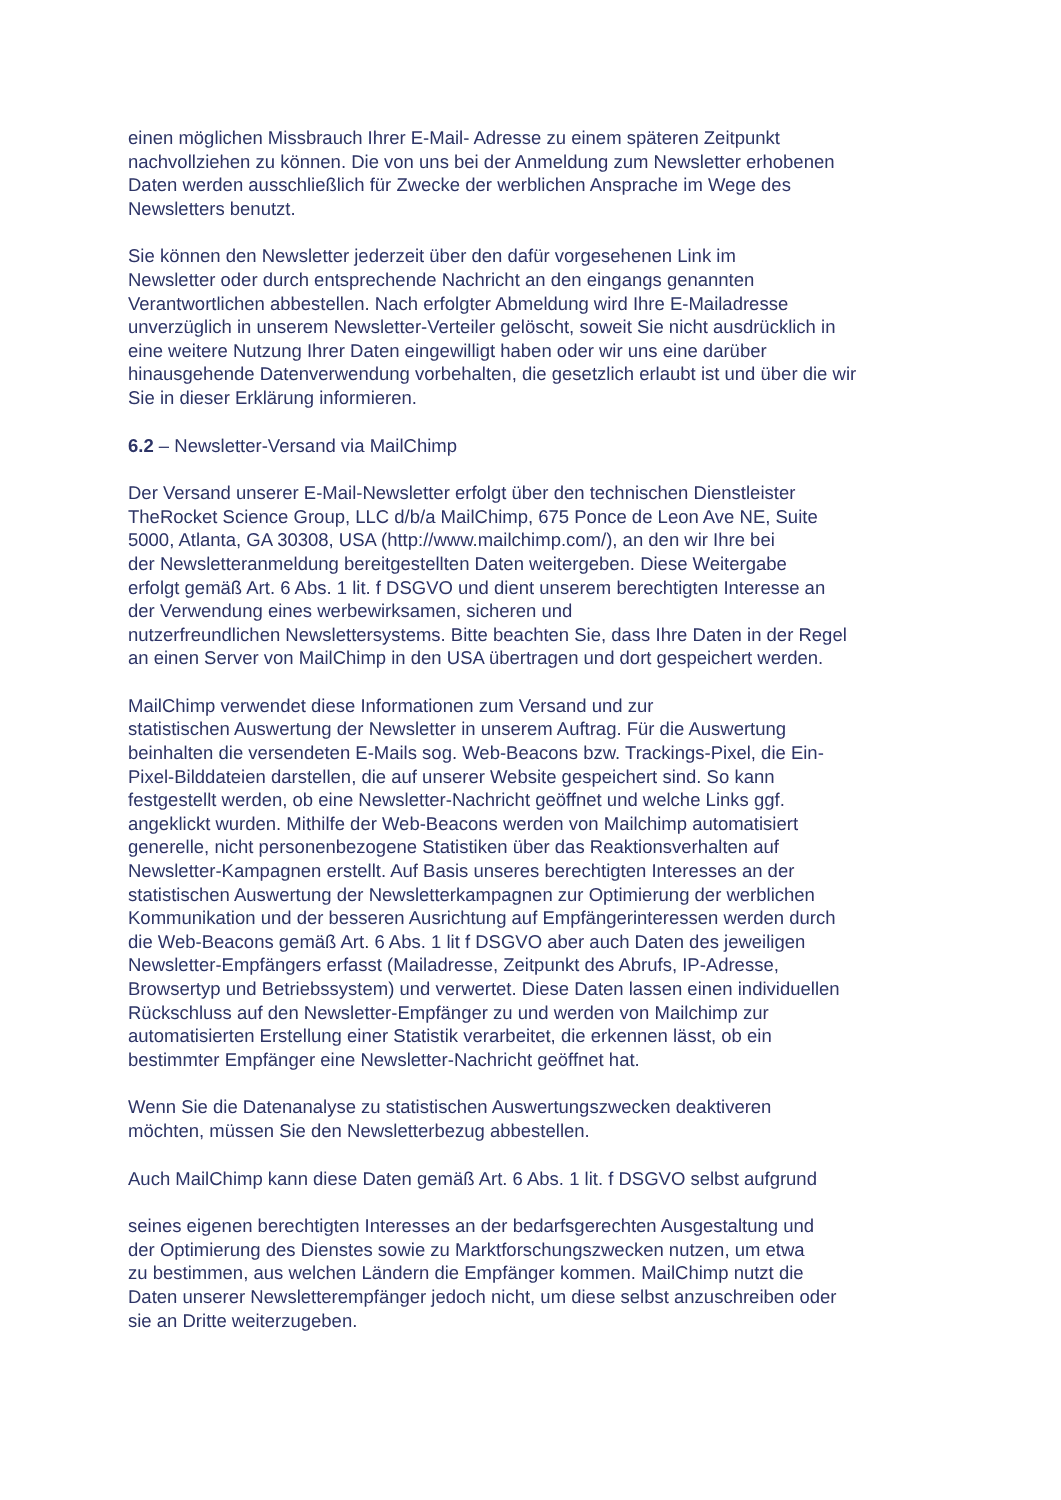einen möglichen Missbrauch Ihrer E-Mail- Adresse zu einem späteren Zeitpunkt
nachvollziehen zu können. Die von uns bei der Anmeldung zum Newsletter erhobenen
Daten werden ausschließlich für Zwecke der werblichen Ansprache im Wege des
Newsletters benutzt.
Sie können den Newsletter jederzeit über den dafür vorgesehenen Link im
Newsletter oder durch entsprechende Nachricht an den eingangs genannten
Verantwortlichen abbestellen. Nach erfolgter Abmeldung wird Ihre E-Mailadresse
unverzüglich in unserem Newsletter-Verteiler gelöscht, soweit Sie nicht ausdrücklich in
eine weitere Nutzung Ihrer Daten eingewilligt haben oder wir uns eine darüber
hinausgehende Datenverwendung vorbehalten, die gesetzlich erlaubt ist und über die wir
Sie in dieser Erklärung informieren.
6.2 – Newsletter-Versand via MailChimp
Der Versand unserer E-Mail-Newsletter erfolgt über den technischen Dienstleister
TheRocket Science Group, LLC d/b/a MailChimp, 675 Ponce de Leon Ave NE, Suite
5000, Atlanta, GA 30308, USA (http://www.mailchimp.com/), an den wir Ihre bei
der Newsletteranmeldung bereitgestellten Daten weitergeben. Diese Weitergabe
erfolgt gemäß Art. 6 Abs. 1 lit. f DSGVO und dient unserem berechtigten Interesse an
der Verwendung eines werbewirksamen, sicheren und
nutzerfreundlichen Newslettersystems. Bitte beachten Sie, dass Ihre Daten in der Regel
an einen Server von MailChimp in den USA übertragen und dort gespeichert werden.
MailChimp verwendet diese Informationen zum Versand und zur
statistischen Auswertung der Newsletter in unserem Auftrag. Für die Auswertung
beinhalten die versendeten E-Mails sog. Web-Beacons bzw. Trackings-Pixel, die Ein-
Pixel-Bilddateien darstellen, die auf unserer Website gespeichert sind. So kann
festgestellt werden, ob eine Newsletter-Nachricht geöffnet und welche Links ggf.
angeklickt wurden. Mithilfe der Web-Beacons werden von Mailchimp automatisiert
generelle, nicht personenbezogene Statistiken über das Reaktionsverhalten auf
Newsletter-Kampagnen erstellt. Auf Basis unseres berechtigten Interesses an der
statistischen Auswertung der Newsletterkampagnen zur Optimierung der werblichen
Kommunikation und der besseren Ausrichtung auf Empfängerinteressen werden durch
die Web-Beacons gemäß Art. 6 Abs. 1 lit f DSGVO aber auch Daten des jeweiligen
Newsletter-Empfängers erfasst (Mailadresse, Zeitpunkt des Abrufs, IP-Adresse,
Browsertyp und Betriebssystem) und verwertet. Diese Daten lassen einen individuellen
Rückschluss auf den Newsletter-Empfänger zu und werden von Mailchimp zur
automatisierten Erstellung einer Statistik verarbeitet, die erkennen lässt, ob ein
bestimmter Empfänger eine Newsletter-Nachricht geöffnet hat.
Wenn Sie die Datenanalyse zu statistischen Auswertungszwecken deaktiveren
möchten, müssen Sie den Newsletterbezug abbestellen.
Auch MailChimp kann diese Daten gemäß Art. 6 Abs. 1 lit. f DSGVO selbst aufgrund
seines eigenen berechtigten Interesses an der bedarfsgerechten Ausgestaltung und
der Optimierung des Dienstes sowie zu Marktforschungszwecken nutzen, um etwa
zu bestimmen, aus welchen Ländern die Empfänger kommen. MailChimp nutzt die
Daten unserer Newsletterempfänger jedoch nicht, um diese selbst anzuschreiben oder
sie an Dritte weiterzugeben.